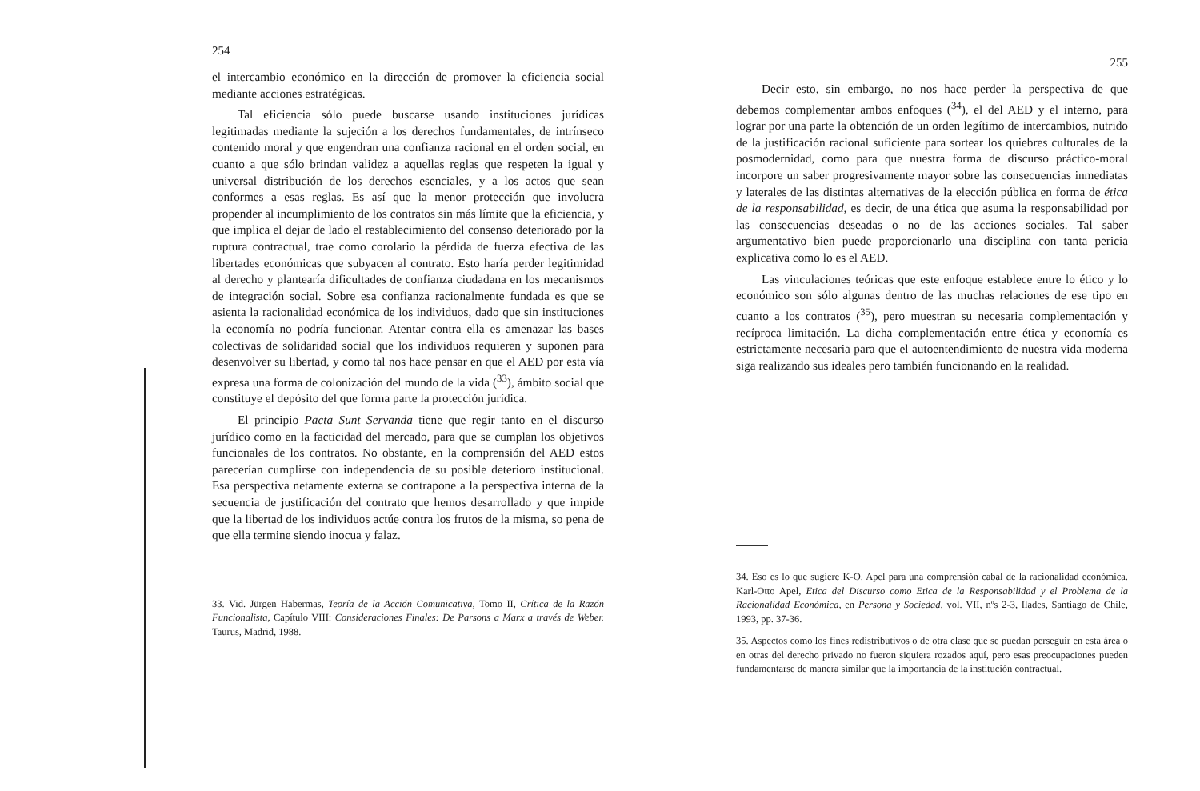254
el intercambio económico en la dirección de promover la eficiencia social mediante acciones estratégicas.
Tal eficiencia sólo puede buscarse usando instituciones jurídicas legitimadas mediante la sujeción a los derechos fundamentales, de intrínseco contenido moral y que engendran una confianza racional en el orden social, en cuanto a que sólo brindan validez a aquellas reglas que respeten la igual y universal distribución de los derechos esenciales, y a los actos que sean conformes a esas reglas. Es así que la menor protección que involucra propender al incumplimiento de los contratos sin más límite que la eficiencia, y que implica el dejar de lado el restablecimiento del consenso deteriorado por la ruptura contractual, trae como corolario la pérdida de fuerza efectiva de las libertades económicas que subyacen al contrato. Esto haría perder legitimidad al derecho y plantearía dificultades de confianza ciudadana en los mecanismos de integración social. Sobre esa confianza racionalmente fundada es que se asienta la racionalidad económica de los individuos, dado que sin instituciones la economía no podría funcionar. Atentar contra ella es amenazar las bases colectivas de solidaridad social que los individuos requieren y suponen para desenvolver su libertad, y como tal nos hace pensar en que el AED por esta vía expresa una forma de colonización del mundo de la vida (<sup>33</sup>), ámbito social que constituye el depósito del que forma parte la protección jurídica.
El principio Pacta Sunt Servanda tiene que regir tanto en el discurso jurídico como en la facticidad del mercado, para que se cumplan los objetivos funcionales de los contratos. No obstante, en la comprensión del AED estos parecerían cumplirse con independencia de su posible deterioro institucional. Esa perspectiva netamente externa se contrapone a la perspectiva interna de la secuencia de justificación del contrato que hemos desarrollado y que impide que la libertad de los individuos actúe contra los frutos de la misma, so pena de que ella termine siendo inocua y falaz.
33. Vid. Jürgen Habermas, Teoría de la Acción Comunicativa, Tomo II, Crítica de la Razón Funcionalista, Capítulo VIII: Consideraciones Finales: De Parsons a Marx a través de Weber. Taurus, Madrid, 1988.
255
Decir esto, sin embargo, no nos hace perder la perspectiva de que debemos complementar ambos enfoques (<sup>34</sup>), el del AED y el interno, para lograr por una parte la obtención de un orden legítimo de intercambios, nutrido de la justificación racional suficiente para sortear los quiebres culturales de la posmodernidad, como para que nuestra forma de discurso práctico-moral incorpore un saber progresivamente mayor sobre las consecuencias inmediatas y laterales de las distintas alternativas de la elección pública en forma de ética de la responsabilidad, es decir, de una ética que asuma la responsabilidad por las consecuencias deseadas o no de las acciones sociales. Tal saber argumentativo bien puede proporcionarlo una disciplina con tanta pericia explicativa como lo es el AED.
Las vinculaciones teóricas que este enfoque establece entre lo ético y lo económico son sólo algunas dentro de las muchas relaciones de ese tipo en cuanto a los contratos (<sup>35</sup>), pero muestran su necesaria complementación y recíproca limitación. La dicha complementación entre ética y economía es estrictamente necesaria para que el autoentendimiento de nuestra vida moderna siga realizando sus ideales pero también funcionando en la realidad.
34. Eso es lo que sugiere K-O. Apel para una comprensión cabal de la racionalidad económica. Karl-Otto Apel, Etica del Discurso como Etica de la Responsabilidad y el Problema de la Racionalidad Económica, en Persona y Sociedad, vol. VII, nºs 2-3, Ilades, Santiago de Chile, 1993, pp. 37-36.
35. Aspectos como los fines redistributivos o de otra clase que se puedan perseguir en esta área o en otras del derecho privado no fueron siquiera rozados aquí, pero esas preocupaciones pueden fundamentarse de manera similar que la importancia de la institución contractual.